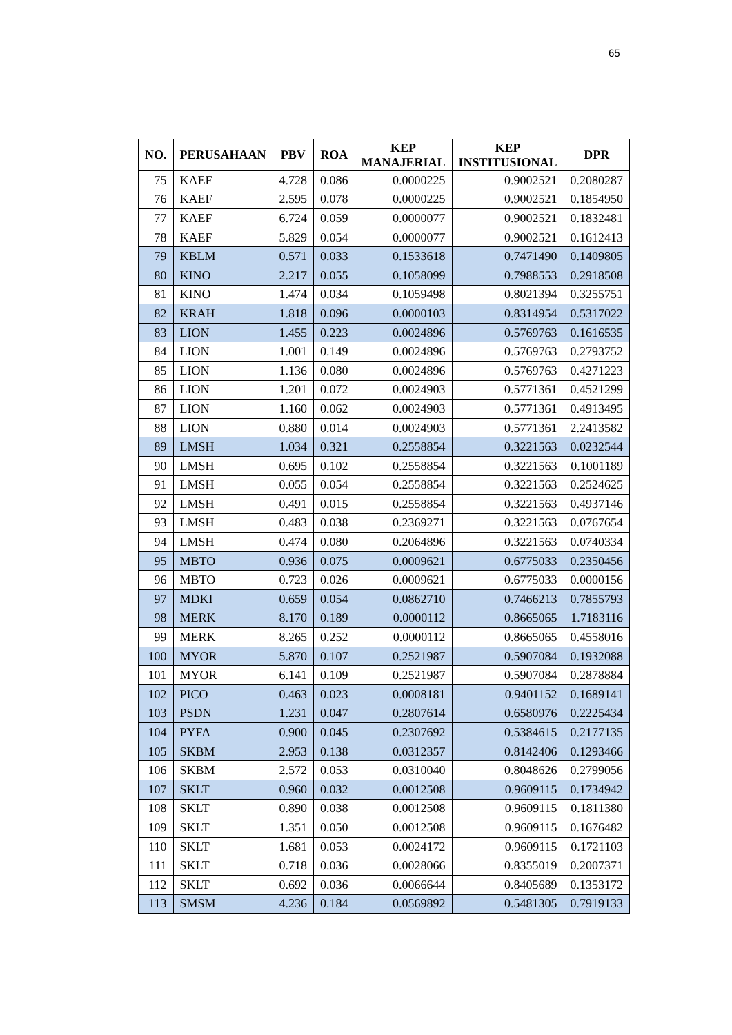65
| NO. | PERUSAHAAN | PBV | ROA | KEP MANAJERIAL | KEP INSTITUSIONAL | DPR |
| --- | --- | --- | --- | --- | --- | --- |
| 75 | KAEF | 4.728 | 0.086 | 0.0000225 | 0.9002521 | 0.2080287 |
| 76 | KAEF | 2.595 | 0.078 | 0.0000225 | 0.9002521 | 0.1854950 |
| 77 | KAEF | 6.724 | 0.059 | 0.0000077 | 0.9002521 | 0.1832481 |
| 78 | KAEF | 5.829 | 0.054 | 0.0000077 | 0.9002521 | 0.1612413 |
| 79 | KBLM | 0.571 | 0.033 | 0.1533618 | 0.7471490 | 0.1409805 |
| 80 | KINO | 2.217 | 0.055 | 0.1058099 | 0.7988553 | 0.2918508 |
| 81 | KINO | 1.474 | 0.034 | 0.1059498 | 0.8021394 | 0.3255751 |
| 82 | KRAH | 1.818 | 0.096 | 0.0000103 | 0.8314954 | 0.5317022 |
| 83 | LION | 1.455 | 0.223 | 0.0024896 | 0.5769763 | 0.1616535 |
| 84 | LION | 1.001 | 0.149 | 0.0024896 | 0.5769763 | 0.2793752 |
| 85 | LION | 1.136 | 0.080 | 0.0024896 | 0.5769763 | 0.4271223 |
| 86 | LION | 1.201 | 0.072 | 0.0024903 | 0.5771361 | 0.4521299 |
| 87 | LION | 1.160 | 0.062 | 0.0024903 | 0.5771361 | 0.4913495 |
| 88 | LION | 0.880 | 0.014 | 0.0024903 | 0.5771361 | 2.2413582 |
| 89 | LMSH | 1.034 | 0.321 | 0.2558854 | 0.3221563 | 0.0232544 |
| 90 | LMSH | 0.695 | 0.102 | 0.2558854 | 0.3221563 | 0.1001189 |
| 91 | LMSH | 0.055 | 0.054 | 0.2558854 | 0.3221563 | 0.2524625 |
| 92 | LMSH | 0.491 | 0.015 | 0.2558854 | 0.3221563 | 0.4937146 |
| 93 | LMSH | 0.483 | 0.038 | 0.2369271 | 0.3221563 | 0.0767654 |
| 94 | LMSH | 0.474 | 0.080 | 0.2064896 | 0.3221563 | 0.0740334 |
| 95 | MBTO | 0.936 | 0.075 | 0.0009621 | 0.6775033 | 0.2350456 |
| 96 | MBTO | 0.723 | 0.026 | 0.0009621 | 0.6775033 | 0.0000156 |
| 97 | MDKI | 0.659 | 0.054 | 0.0862710 | 0.7466213 | 0.7855793 |
| 98 | MERK | 8.170 | 0.189 | 0.0000112 | 0.8665065 | 1.7183116 |
| 99 | MERK | 8.265 | 0.252 | 0.0000112 | 0.8665065 | 0.4558016 |
| 100 | MYOR | 5.870 | 0.107 | 0.2521987 | 0.5907084 | 0.1932088 |
| 101 | MYOR | 6.141 | 0.109 | 0.2521987 | 0.5907084 | 0.2878884 |
| 102 | PICO | 0.463 | 0.023 | 0.0008181 | 0.9401152 | 0.1689141 |
| 103 | PSDN | 1.231 | 0.047 | 0.2807614 | 0.6580976 | 0.2225434 |
| 104 | PYFA | 0.900 | 0.045 | 0.2307692 | 0.5384615 | 0.2177135 |
| 105 | SKBM | 2.953 | 0.138 | 0.0312357 | 0.8142406 | 0.1293466 |
| 106 | SKBM | 2.572 | 0.053 | 0.0310040 | 0.8048626 | 0.2799056 |
| 107 | SKLT | 0.960 | 0.032 | 0.0012508 | 0.9609115 | 0.1734942 |
| 108 | SKLT | 0.890 | 0.038 | 0.0012508 | 0.9609115 | 0.1811380 |
| 109 | SKLT | 1.351 | 0.050 | 0.0012508 | 0.9609115 | 0.1676482 |
| 110 | SKLT | 1.681 | 0.053 | 0.0024172 | 0.9609115 | 0.1721103 |
| 111 | SKLT | 0.718 | 0.036 | 0.0028066 | 0.8355019 | 0.2007371 |
| 112 | SKLT | 0.692 | 0.036 | 0.0066644 | 0.8405689 | 0.1353172 |
| 113 | SMSM | 4.236 | 0.184 | 0.0569892 | 0.5481305 | 0.7919133 |